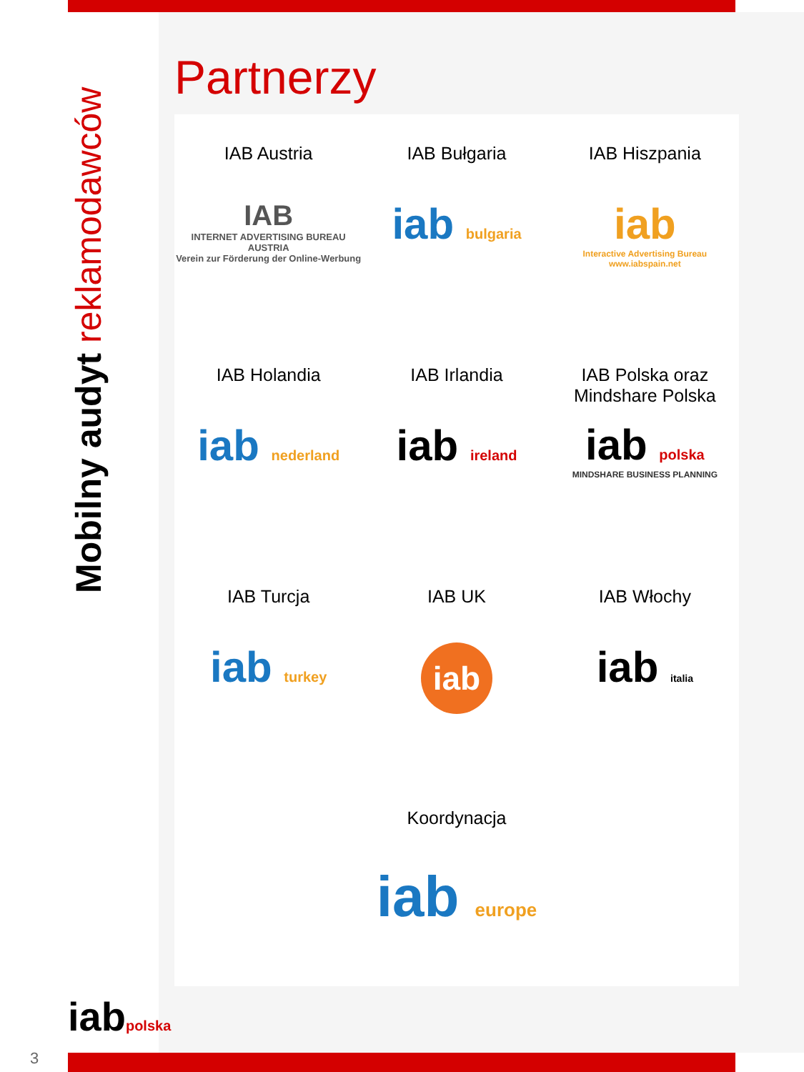Mobilny audyt reklamodawców
Partnerzy
IAB Austria
IAB
INTERNET ADVERTISING BUREAU AUSTRIA
Verein zur Förderung der Online-Werbung
IAB Bułgaria
iab bulgaria
IAB Hiszpania
iab
Interactive Advertising Bureau
www.iabspain.net
IAB Holandia
iab nederland
IAB Irlandia
iab ireland
IAB Polska oraz
Mindshare Polska
iab polska
MINDSHARE BUSINESS PLANNING
IAB Turcja
iab turkey
IAB UK
iab
IAB Włochy
iab italia
Koordynacja
iab europe
iabpolska
3